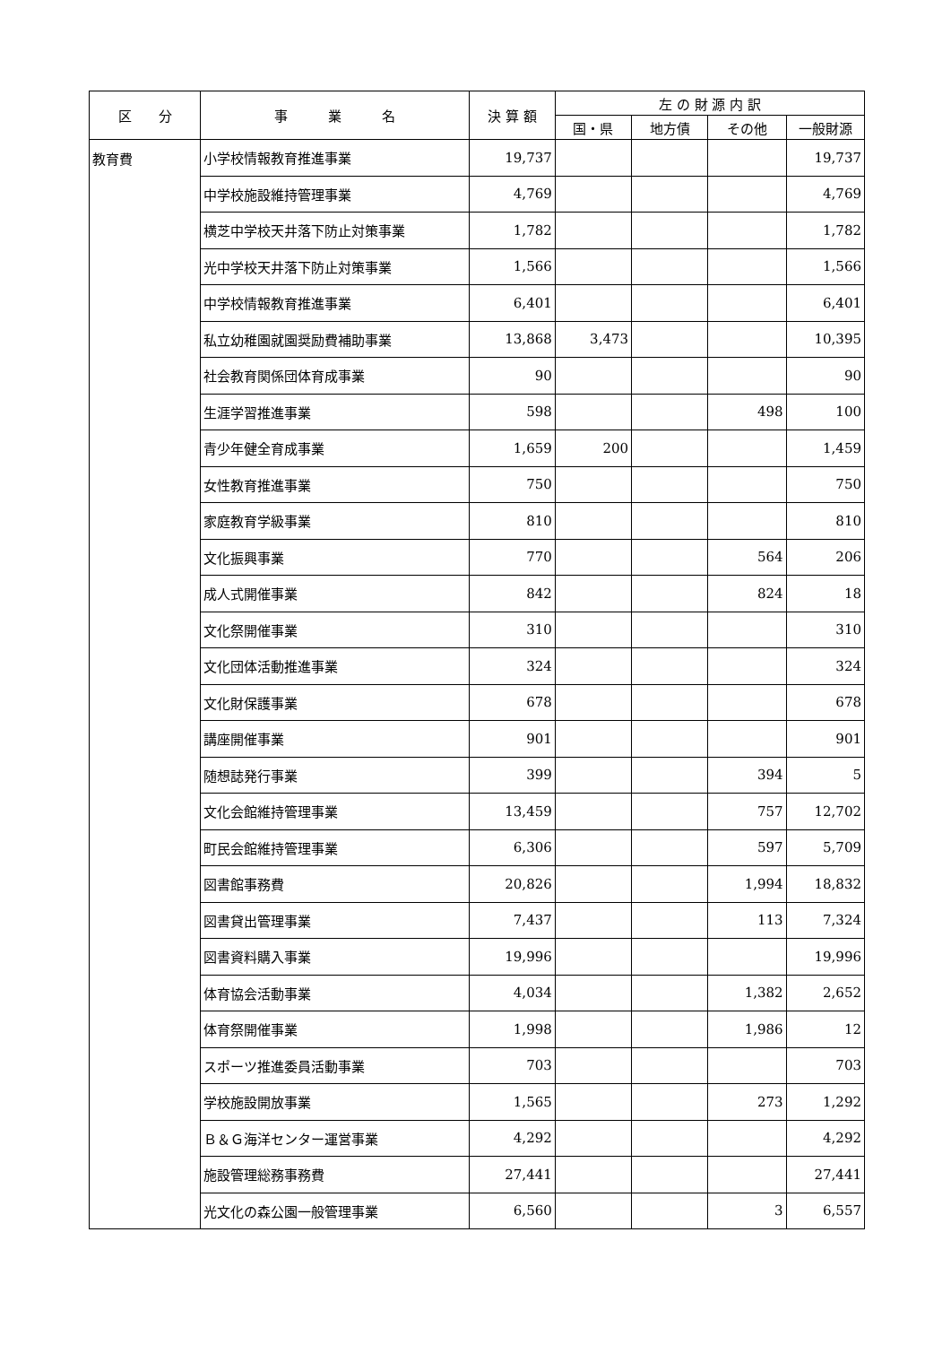| 区 分 | 事 業 名 | 決 算 額 | 左 の 財 源 内 訳 | | | |
| --- | --- | --- | --- | --- | --- | --- |
| | | | 国・県 | 地方債 | その他 | 一般財源 |
| 教育費 | 小学校情報教育推進事業 | 19,737 | | | | 19,737 |
| | 中学校施設維持管理事業 | 4,769 | | | | 4,769 |
| | 横芝中学校天井落下防止対策事業 | 1,782 | | | | 1,782 |
| | 光中学校天井落下防止対策事業 | 1,566 | | | | 1,566 |
| | 中学校情報教育推進事業 | 6,401 | | | | 6,401 |
| | 私立幼稚園就園奨励費補助事業 | 13,868 | 3,473 | | | 10,395 |
| | 社会教育関係団体育成事業 | 90 | | | | 90 |
| | 生涯学習推進事業 | 598 | | | 498 | 100 |
| | 青少年健全育成事業 | 1,659 | 200 | | | 1,459 |
| | 女性教育推進事業 | 750 | | | | 750 |
| | 家庭教育学級事業 | 810 | | | | 810 |
| | 文化振興事業 | 770 | | | 564 | 206 |
| | 成人式開催事業 | 842 | | | 824 | 18 |
| | 文化祭開催事業 | 310 | | | | 310 |
| | 文化団体活動推進事業 | 324 | | | | 324 |
| | 文化財保護事業 | 678 | | | | 678 |
| | 講座開催事業 | 901 | | | | 901 |
| | 随想誌発行事業 | 399 | | | 394 | 5 |
| | 文化会館維持管理事業 | 13,459 | | | 757 | 12,702 |
| | 町民会館維持管理事業 | 6,306 | | | 597 | 5,709 |
| | 図書館事務費 | 20,826 | | | 1,994 | 18,832 |
| | 図書貸出管理事業 | 7,437 | | | 113 | 7,324 |
| | 図書資料購入事業 | 19,996 | | | | 19,996 |
| | 体育協会活動事業 | 4,034 | | | 1,382 | 2,652 |
| | 体育祭開催事業 | 1,998 | | | 1,986 | 12 |
| | スポーツ推進委員活動事業 | 703 | | | | 703 |
| | 学校施設開放事業 | 1,565 | | | 273 | 1,292 |
| | Ｂ＆Ｇ海洋センター運営事業 | 4,292 | | | | 4,292 |
| | 施設管理総務事務費 | 27,441 | | | | 27,441 |
| | 光文化の森公園一般管理事業 | 6,560 | | | 3 | 6,557 |